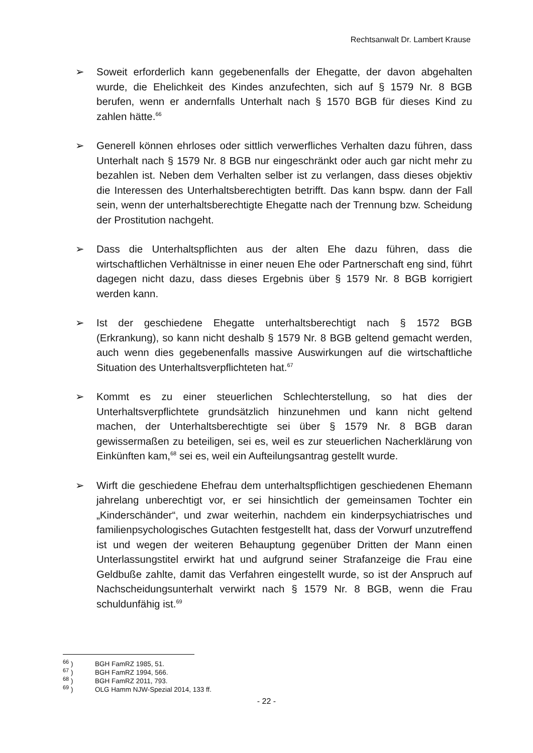Rechtsanwalt Dr. Lambert Krause
➢ Soweit erforderlich kann gegebenenfalls der Ehegatte, der davon abgehalten wurde, die Ehelichkeit des Kindes anzufechten, sich auf § 1579 Nr. 8 BGB berufen, wenn er andernfalls Unterhalt nach § 1570 BGB für dieses Kind zu zahlen hätte.<sup>66</sup>
➢ Generell können ehrloses oder sittlich verwerfliches Verhalten dazu führen, dass Unterhalt nach § 1579 Nr. 8 BGB nur eingeschränkt oder auch gar nicht mehr zu bezahlen ist. Neben dem Verhalten selber ist zu verlangen, dass dieses objektiv die Interessen des Unterhaltsberechtigten betrifft. Das kann bspw. dann der Fall sein, wenn der unterhaltsberechtigte Ehegatte nach der Trennung bzw. Scheidung der Prostitution nachgeht.
➢ Dass die Unterhaltspflichten aus der alten Ehe dazu führen, dass die wirtschaftlichen Verhältnisse in einer neuen Ehe oder Partnerschaft eng sind, führt dagegen nicht dazu, dass dieses Ergebnis über § 1579 Nr. 8 BGB korrigiert werden kann.
➢ Ist der geschiedene Ehegatte unterhaltsberechtigt nach § 1572 BGB (Erkrankung), so kann nicht deshalb § 1579 Nr. 8 BGB geltend gemacht werden, auch wenn dies gegebenenfalls massive Auswirkungen auf die wirtschaftliche Situation des Unterhaltsverpflichteten hat.<sup>67</sup>
➢ Kommt es zu einer steuerlichen Schlechterstellung, so hat dies der Unterhaltsverpflichtete grundsätzlich hinzunehmen und kann nicht geltend machen, der Unterhaltsberechtigte sei über § 1579 Nr. 8 BGB daran gewissermaßen zu beteiligen, sei es, weil es zur steuerlichen Nacherklärung von Einkünften kam,<sup>68</sup> sei es, weil ein Aufteilungsantrag gestellt wurde.
➢ Wirft die geschiedene Ehefrau dem unterhaltspflichtigen geschiedenen Ehemann jahrelang unberechtigt vor, er sei hinsichtlich der gemeinsamen Tochter ein „Kinderschänder“, und zwar weiterhin, nachdem ein kinderpsychiatrisches und familienpsychologisches Gutachten festgestellt hat, dass der Vorwurf unzutreffend ist und wegen der weiteren Behauptung gegenüber Dritten der Mann einen Unterlassungstitel erwirkt hat und aufgrund seiner Strafanzeige die Frau eine Geldbuße zahlte, damit das Verfahren eingestellt wurde, so ist der Anspruch auf Nachscheidungsunterhalt verwirkt nach § 1579 Nr. 8 BGB, wenn die Frau schuldunfähig ist.<sup>69</sup>
<sup>66</sup> ) BGH FamRZ 1985, 51.
<sup>67</sup> ) BGH FamRZ 1994, 566.
<sup>68</sup> ) BGH FamRZ 2011, 793.
<sup>69</sup> ) OLG Hamm NJW-Spezial 2014, 133 ff.
- 22 -